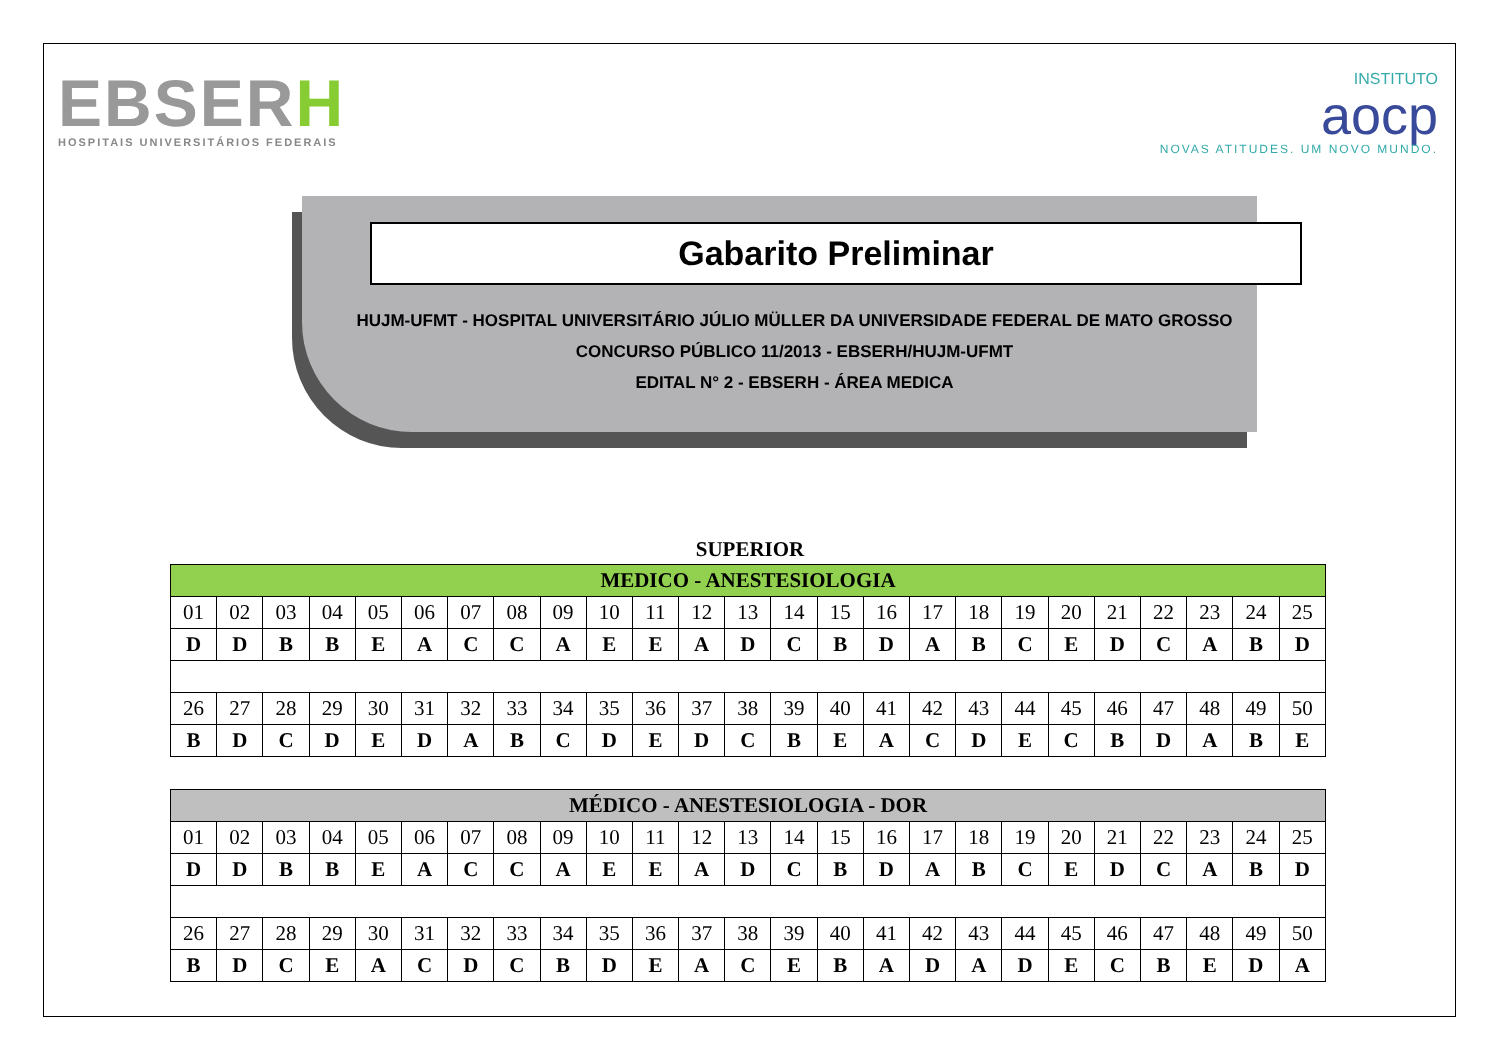EBSERH
HOSPITAIS UNIVERSITÁRIOS FEDERAIS
INSTITUTO
aocp
NOVAS ATITUDES. UM NOVO MUNDO.
Gabarito Preliminar
HUJM-UFMT - HOSPITAL UNIVERSITÁRIO JÚLIO MÜLLER DA UNIVERSIDADE FEDERAL DE MATO GROSSO
CONCURSO PÚBLICO 11/2013 - EBSERH/HUJM-UFMT
EDITAL N° 2 - EBSERH - ÁREA MEDICA
SUPERIOR
| MEDICO - ANESTESIOLOGIA | | | | | | | | | | | | | | | | | | | | | | | | |
| --- | --- | --- | --- | --- | --- | --- | --- | --- | --- | --- | --- | --- | --- | --- | --- | --- | --- | --- | --- | --- | --- | --- | --- | --- |
| 01 | 02 | 03 | 04 | 05 | 06 | 07 | 08 | 09 | 10 | 11 | 12 | 13 | 14 | 15 | 16 | 17 | 18 | 19 | 20 | 21 | 22 | 23 | 24 | 25 |
| D | D | B | B | E | A | C | C | A | E | E | A | D | C | B | D | A | B | C | E | D | C | A | B | D |
| 26 | 27 | 28 | 29 | 30 | 31 | 32 | 33 | 34 | 35 | 36 | 37 | 38 | 39 | 40 | 41 | 42 | 43 | 44 | 45 | 46 | 47 | 48 | 49 | 50 |
| B | D | C | D | E | D | A | B | C | D | E | D | C | B | E | A | C | D | E | C | B | D | A | B | E |
| MÉDICO - ANESTESIOLOGIA - DOR | | | | | | | | | | | | | | | | | | | | | | | | |
| --- | --- | --- | --- | --- | --- | --- | --- | --- | --- | --- | --- | --- | --- | --- | --- | --- | --- | --- | --- | --- | --- | --- | --- | --- |
| 01 | 02 | 03 | 04 | 05 | 06 | 07 | 08 | 09 | 10 | 11 | 12 | 13 | 14 | 15 | 16 | 17 | 18 | 19 | 20 | 21 | 22 | 23 | 24 | 25 |
| D | D | B | B | E | A | C | C | A | E | E | A | D | C | B | D | A | B | C | E | D | C | A | B | D |
| 26 | 27 | 28 | 29 | 30 | 31 | 32 | 33 | 34 | 35 | 36 | 37 | 38 | 39 | 40 | 41 | 42 | 43 | 44 | 45 | 46 | 47 | 48 | 49 | 50 |
| B | D | C | E | A | C | D | C | B | D | E | A | C | E | B | A | D | A | D | E | C | B | E | D | A |